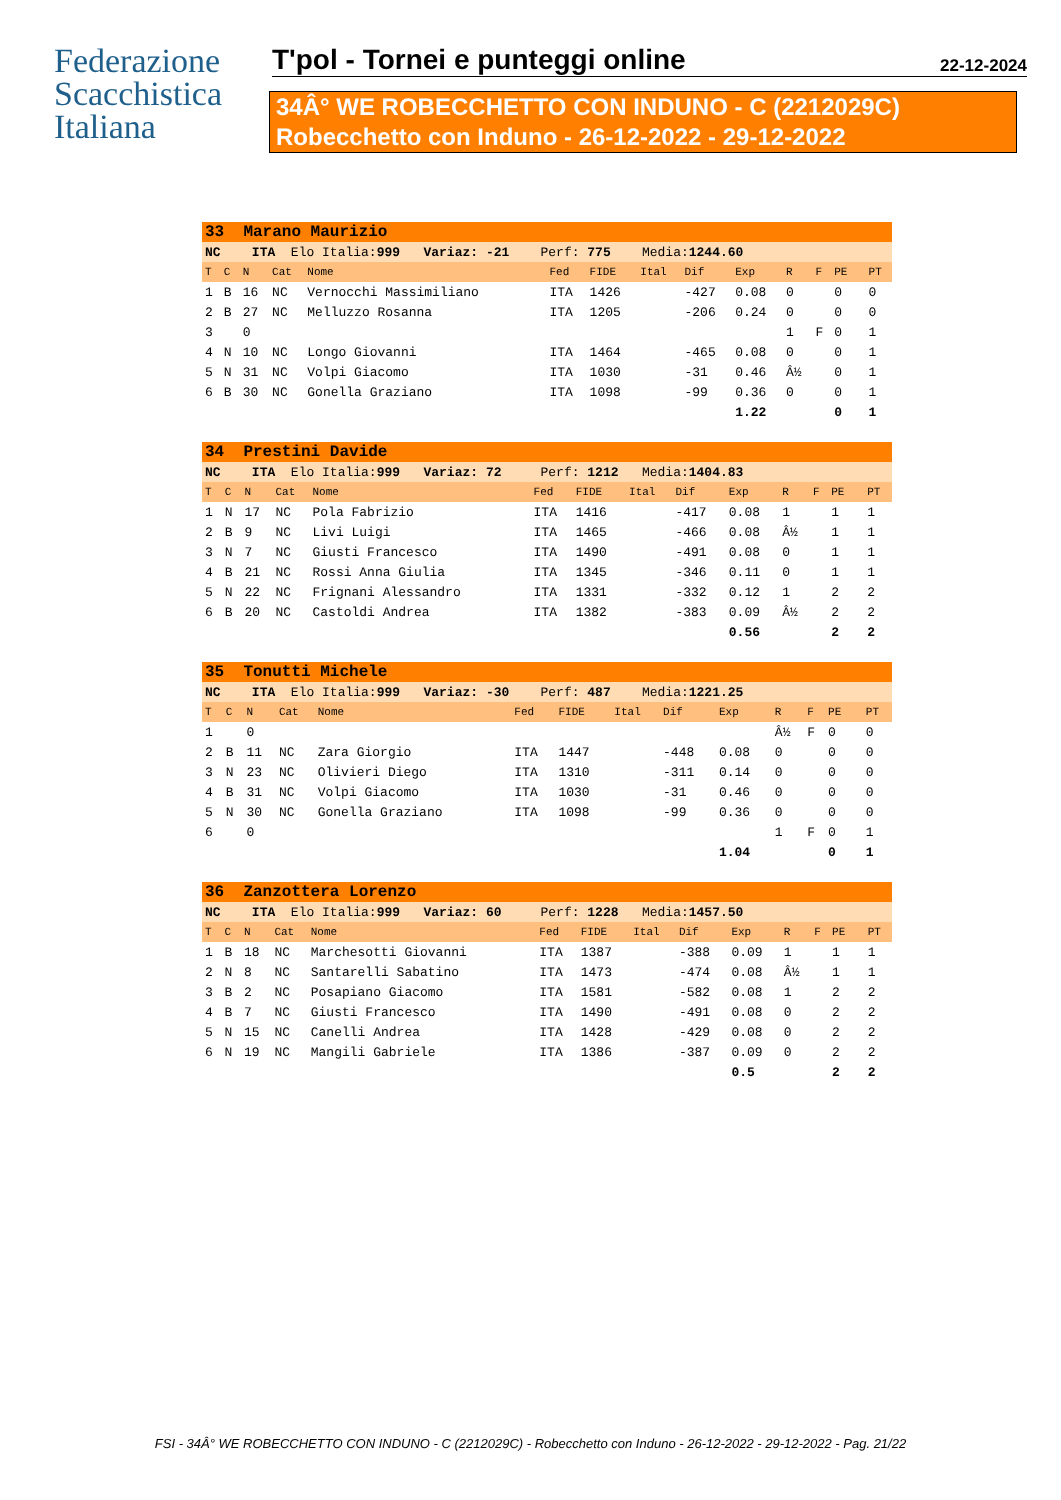Federazione
Scacchistica
Italiana
T'pol - Tornei e punteggi online 22-12-2024
34Â° WE ROBECCHETTO CON INDUNO - C (2212029C)
Robecchetto con Induno - 26-12-2022 - 29-12-2022
| 33 Marano Maurizio | | | | | | | | | | | | | | |
| NC ITA Elo Italia: 999 Variaz: -21 Perf: 775 Media: 1244.60 | | | | | | | | | | | | | | |
| T | C | N | Cat | Nome | Fed | FIDE | Ital | Dif | Exp | R | F | PE | | PT |
| 1 | B | 16 | NC | Vernocchi Massimiliano | ITA | 1426 | | -427 | 0.08 | 0 | | 0 | | 0 |
| 2 | B | 27 | NC | Melluzzo Rosanna | ITA | 1205 | | -206 | 0.24 | 0 | | 0 | | 0 |
| 3 | | 0 | | | | | | | | 1 | F | 0 | | 1 |
| 4 | N | 10 | NC | Longo Giovanni | ITA | 1464 | | -465 | 0.08 | 0 | | 0 | | 1 |
| 5 | N | 31 | NC | Volpi Giacomo | ITA | 1030 | | -31 | 0.46 | Â½ | | 0 | | 1 |
| 6 | B | 30 | NC | Gonella Graziano | ITA | 1098 | | -99 | 0.36 | 0 | | 0 | | 1 |
| | | | | | | | | | 1.22 | | | 0 | | 1 |
| 34 Prestini Davide | | | | | | | | | | | | | | |
| NC ITA Elo Italia: 999 Variaz: 72 Perf: 1212 Media: 1404.83 | | | | | | | | | | | | | | |
| T | C | N | Cat | Nome | Fed | FIDE | Ital | Dif | Exp | R | F | PE | | PT |
| 1 | N | 17 | NC | Pola Fabrizio | ITA | 1416 | | -417 | 0.08 | 1 | | 1 | | 1 |
| 2 | B | 9 | NC | Livi Luigi | ITA | 1465 | | -466 | 0.08 | Â½ | | 1 | | 1 |
| 3 | N | 7 | NC | Giusti Francesco | ITA | 1490 | | -491 | 0.08 | 0 | | 1 | | 1 |
| 4 | B | 21 | NC | Rossi Anna Giulia | ITA | 1345 | | -346 | 0.11 | 0 | | 1 | | 1 |
| 5 | N | 22 | NC | Frignani Alessandro | ITA | 1331 | | -332 | 0.12 | 1 | | 2 | | 2 |
| 6 | B | 20 | NC | Castoldi Andrea | ITA | 1382 | | -383 | 0.09 | Â½ | | 2 | | 2 |
| | | | | | | | | | 0.56 | | | 2 | | 2 |
| 35 Tonutti Michele | | | | | | | | | | | | | | |
| NC ITA Elo Italia: 999 Variaz: -30 Perf: 487 Media: 1221.25 | | | | | | | | | | | | | | |
| T | C | N | Cat | Nome | Fed | FIDE | Ital | Dif | Exp | R | F | PE | | PT |
| 1 | | 0 | | | | | | | | Â½ | F | 0 | | 0 |
| 2 | B | 11 | NC | Zara Giorgio | ITA | 1447 | | -448 | 0.08 | 0 | | 0 | | 0 |
| 3 | N | 23 | NC | Olivieri Diego | ITA | 1310 | | -311 | 0.14 | 0 | | 0 | | 0 |
| 4 | B | 31 | NC | Volpi Giacomo | ITA | 1030 | | -31 | 0.46 | 0 | | 0 | | 0 |
| 5 | N | 30 | NC | Gonella Graziano | ITA | 1098 | | -99 | 0.36 | 0 | | 0 | | 0 |
| 6 | | 0 | | | | | | | | 1 | F | 0 | | 1 |
| | | | | | | | | | 1.04 | | | 0 | | 1 |
| 36 Zanzottera Lorenzo | | | | | | | | | | | | | | |
| NC ITA Elo Italia: 999 Variaz: 60 Perf: 1228 Media: 1457.50 | | | | | | | | | | | | | | |
| T | C | N | Cat | Nome | Fed | FIDE | Ital | Dif | Exp | R | F | PE | | PT |
| 1 | B | 18 | NC | Marchesotti Giovanni | ITA | 1387 | | -388 | 0.09 | 1 | | 1 | | 1 |
| 2 | N | 8 | NC | Santarelli Sabatino | ITA | 1473 | | -474 | 0.08 | Â½ | | 1 | | 1 |
| 3 | B | 2 | NC | Posapiano Giacomo | ITA | 1581 | | -582 | 0.08 | 1 | | 2 | | 2 |
| 4 | B | 7 | NC | Giusti Francesco | ITA | 1490 | | -491 | 0.08 | 0 | | 2 | | 2 |
| 5 | N | 15 | NC | Canelli Andrea | ITA | 1428 | | -429 | 0.08 | 0 | | 2 | | 2 |
| 6 | N | 19 | NC | Mangili Gabriele | ITA | 1386 | | -387 | 0.09 | 0 | | 2 | | 2 |
| | | | | | | | | | 0.5 | | | 2 | | 2 |
FSI - 34Â° WE ROBECCHETTO CON INDUNO - C (2212029C) - Robecchetto con Induno - 26-12-2022 - 29-12-2022 - Pag. 21/22